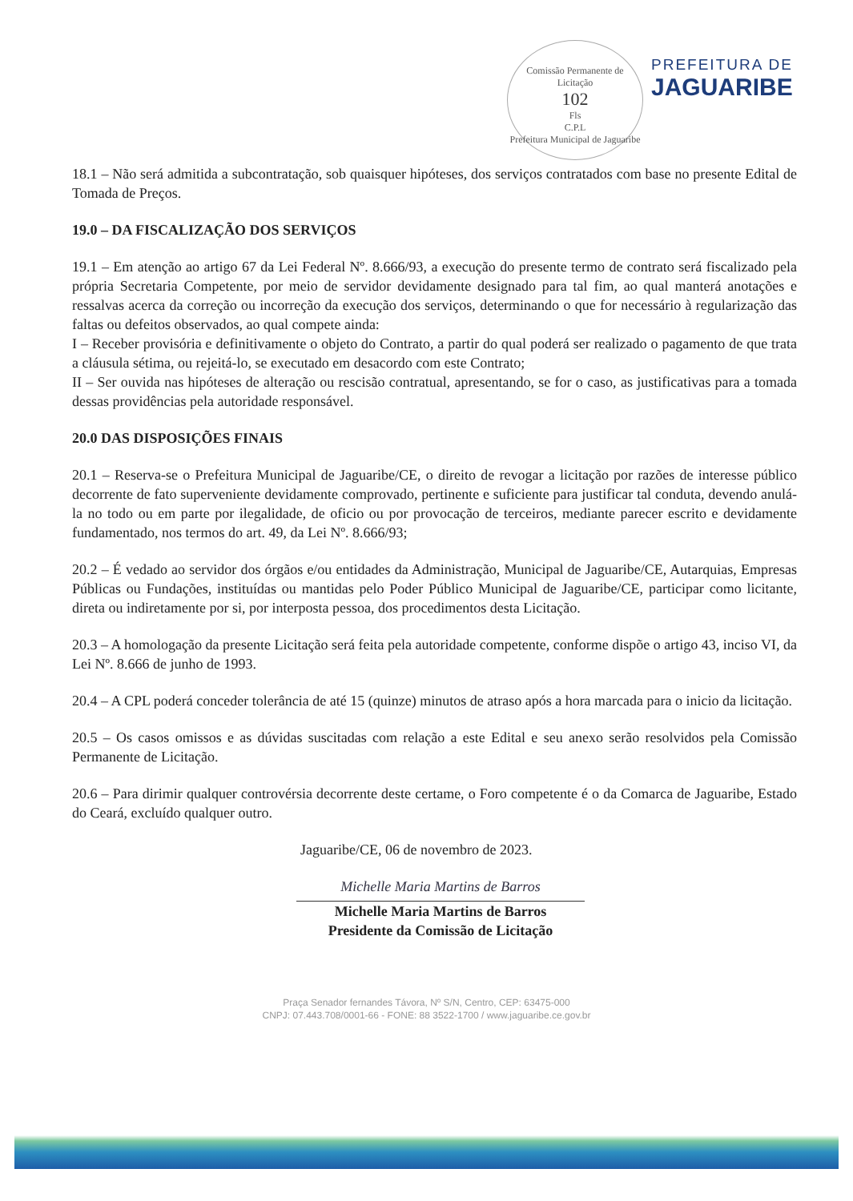Comissão Permanente de Licitação
102
Fls
C.P.L
Prefeitura Municipal de Jaguaribe
PREFEITURA DE
JAGUARIBE
18.1 – Não será admitida a subcontratação, sob quaisquer hipóteses, dos serviços contratados com base no presente Edital de Tomada de Preços.
19.0 – DA FISCALIZAÇÃO DOS SERVIÇOS
19.1 – Em atenção ao artigo 67 da Lei Federal Nº. 8.666/93, a execução do presente termo de contrato será fiscalizado pela própria Secretaria Competente, por meio de servidor devidamente designado para tal fim, ao qual manterá anotações e ressalvas acerca da correção ou incorreção da execução dos serviços, determinando o que for necessário à regularização das faltas ou defeitos observados, ao qual compete ainda:
I – Receber provisória e definitivamente o objeto do Contrato, a partir do qual poderá ser realizado o pagamento de que trata a cláusula sétima, ou rejeitá-lo, se executado em desacordo com este Contrato;
II – Ser ouvida nas hipóteses de alteração ou rescisão contratual, apresentando, se for o caso, as justificativas para a tomada dessas providências pela autoridade responsável.
20.0 DAS DISPOSIÇÕES FINAIS
20.1 – Reserva-se o Prefeitura Municipal de Jaguaribe/CE, o direito de revogar a licitação por razões de interesse público decorrente de fato superveniente devidamente comprovado, pertinente e suficiente para justificar tal conduta, devendo anulá-la no todo ou em parte por ilegalidade, de oficio ou por provocação de terceiros, mediante parecer escrito e devidamente fundamentado, nos termos do art. 49, da Lei Nº. 8.666/93;
20.2 – É vedado ao servidor dos órgãos e/ou entidades da Administração, Municipal de Jaguaribe/CE, Autarquias, Empresas Públicas ou Fundações, instituídas ou mantidas pelo Poder Público Municipal de Jaguaribe/CE, participar como licitante, direta ou indiretamente por si, por interposta pessoa, dos procedimentos desta Licitação.
20.3 – A homologação da presente Licitação será feita pela autoridade competente, conforme dispõe o artigo 43, inciso VI, da Lei Nº. 8.666 de junho de 1993.
20.4 – A CPL poderá conceder tolerância de até 15 (quinze) minutos de atraso após a hora marcada para o inicio da licitação.
20.5 – Os casos omissos e as dúvidas suscitadas com relação a este Edital e seu anexo serão resolvidos pela Comissão Permanente de Licitação.
20.6 – Para dirimir qualquer controvérsia decorrente deste certame, o Foro competente é o da Comarca de Jaguaribe, Estado do Ceará, excluído qualquer outro.
Jaguaribe/CE, 06 de novembro de 2023.
Michelle Maria Martins de Barros
Michelle Maria Martins de Barros
Presidente da Comissão de Licitação
Praça Senador fernandes Távora, Nº S/N, Centro, CEP: 63475-000
CNPJ: 07.443.708/0001-66 - FONE: 88 3522-1700 / www.jaguaribe.ce.gov.br